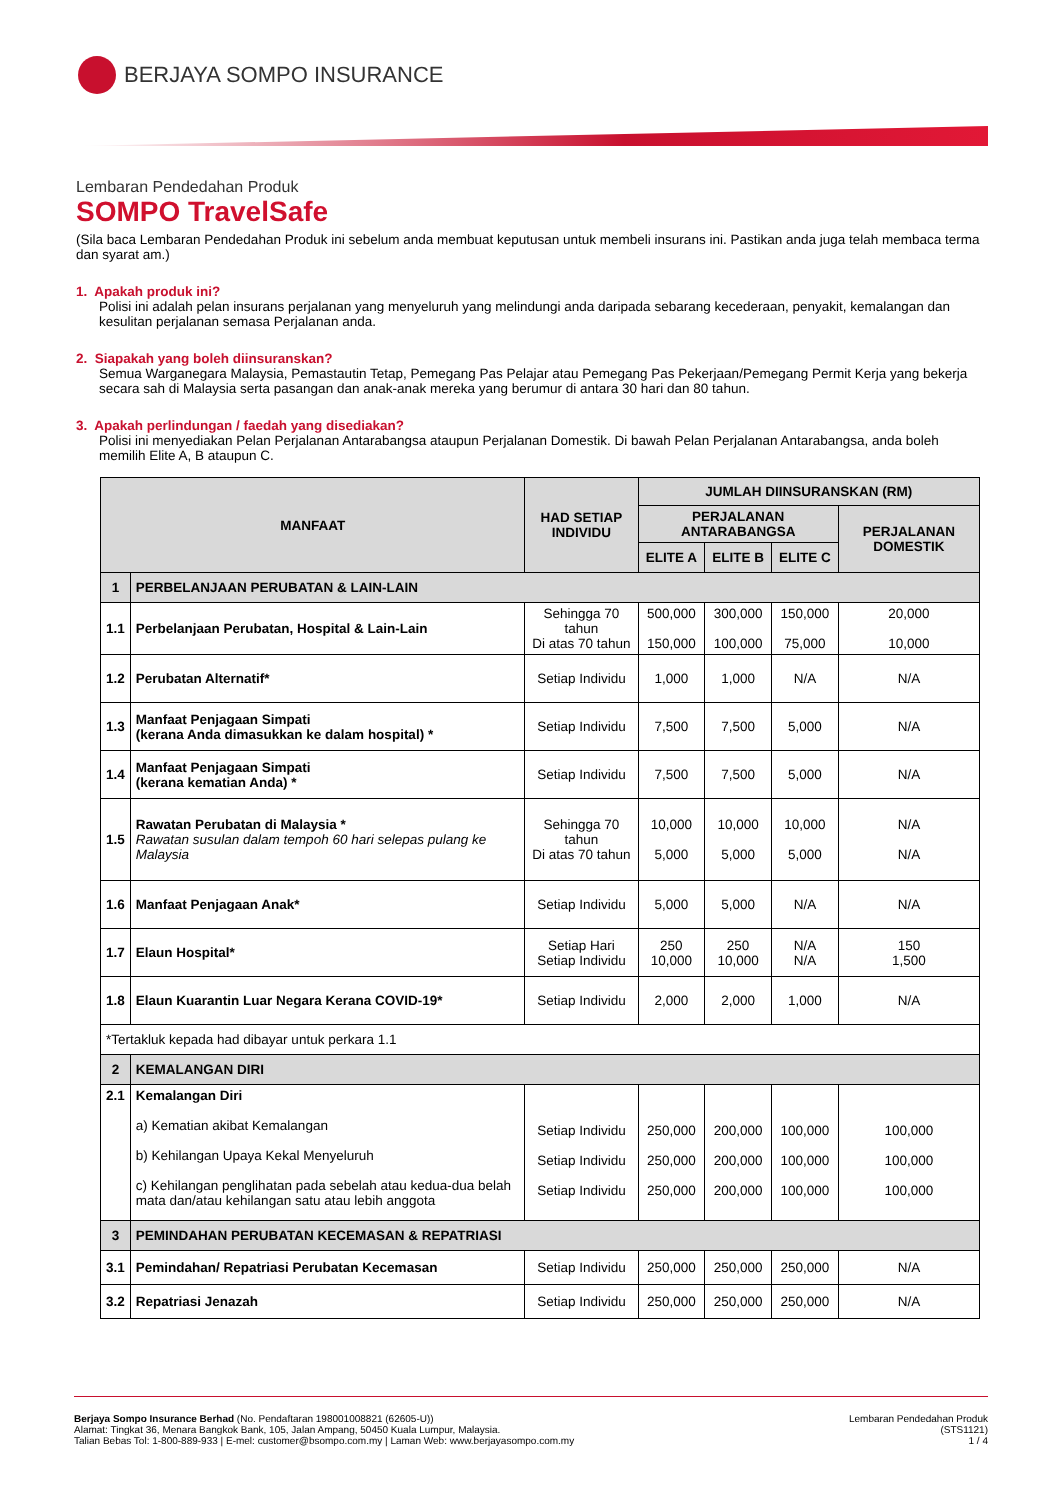BERJAYA SOMPO INSURANCE
Lembaran Pendedahan Produk
SOMPO TravelSafe
(Sila baca Lembaran Pendedahan Produk ini sebelum anda membuat keputusan untuk membeli insurans ini. Pastikan anda juga telah membaca terma dan syarat am.)
1. Apakah produk ini?
Polisi ini adalah pelan insurans perjalanan yang menyeluruh yang melindungi anda daripada sebarang kecederaan, penyakit, kemalangan dan kesulitan perjalanan semasa Perjalanan anda.
2. Siapakah yang boleh diinsuranskan?
Semua Warganegara Malaysia, Pemastautin Tetap, Pemegang Pas Pelajar atau Pemegang Pas Pekerjaan/Pemegang Permit Kerja yang bekerja secara sah di Malaysia serta pasangan dan anak-anak mereka yang berumur di antara 30 hari dan 80 tahun.
3. Apakah perlindungan / faedah yang disediakan?
Polisi ini menyediakan Pelan Perjalanan Antarabangsa ataupun Perjalanan Domestik. Di bawah Pelan Perjalanan Antarabangsa, anda boleh memilih Elite A, B ataupun C.
| MANFAAT | | HAD SETIAP INDIVIDU | JUMLAH DIINSURANSKAN (RM) | | | |
| --- | --- | --- | --- | --- | --- | --- |
| | | | PERJALANAN ANTARABANGSA | | | PERJALANAN DOMESTIK |
| | | | ELITE A | ELITE B | ELITE C | |
| 1 | PERBELANJAAN PERUBATAN & LAIN-LAIN | | | | | |
| 1.1 | Perbelanjaan Perubatan, Hospital & Lain-Lain | Sehingga 70 tahun Di atas 70 tahun | 500,000 150,000 | 300,000 100,000 | 150,000 75,000 | 20,000 10,000 |
| 1.2 | Perubatan Alternatif* | Setiap Individu | 1,000 | 1,000 | N/A | N/A |
| 1.3 | Manfaat Penjagaan Simpati (kerana Anda dimasukkan ke dalam hospital) * | Setiap Individu | 7,500 | 7,500 | 5,000 | N/A |
| 1.4 | Manfaat Penjagaan Simpati (kerana kematian Anda) * | Setiap Individu | 7,500 | 7,500 | 5,000 | N/A |
| 1.5 | Rawatan Perubatan di Malaysia * Rawatan susulan dalam tempoh 60 hari selepas pulang ke Malaysia | Sehingga 70 tahun Di atas 70 tahun | 10,000 5,000 | 10,000 5,000 | 10,000 5,000 | N/A N/A |
| 1.6 | Manfaat Penjagaan Anak* | Setiap Individu | 5,000 | 5,000 | N/A | N/A |
| 1.7 | Elaun Hospital* | Setiap Hari Setiap Individu | 250 10,000 | 250 10,000 | N/A N/A | 150 1,500 |
| 1.8 | Elaun Kuarantin Luar Negara Kerana COVID-19* | Setiap Individu | 2,000 | 2,000 | 1,000 | N/A |
| *Tertakluk kepada had dibayar untuk perkara 1.1 | | | | | | |
| 2 | KEMALANGAN DIRI | | | | | |
| 2.1 | Kemalangan Diri a) Kematian akibat Kemalangan b) Kehilangan Upaya Kekal Menyeluruh c) Kehilangan penglihatan pada sebelah atau kedua-dua belah mata dan/atau kehilangan satu atau lebih anggota | Setiap Individu Setiap Individu Setiap Individu | 250,000 250,000 250,000 | 200,000 200,000 200,000 | 100,000 100,000 100,000 | 100,000 100,000 100,000 |
| 3 | PEMINDAHAN PERUBATAN KECEMASAN & REPATRIASI | | | | | |
| 3.1 | Pemindahan/ Repatriasi Perubatan Kecemasan | Setiap Individu | 250,000 | 250,000 | 250,000 | N/A |
| 3.2 | Repatriasi Jenazah | Setiap Individu | 250,000 | 250,000 | 250,000 | N/A |
Berjaya Sompo Insurance Berhad (No. Pendaftaran 198001008821 (62605-U))
Alamat: Tingkat 36, Menara Bangkok Bank, 105, Jalan Ampang, 50450 Kuala Lumpur, Malaysia.
Talian Bebas Tol: 1-800-889-933 | E-mel: customer@bsompo.com.my | Laman Web: www.berjayasompo.com.my
Lembaran Pendedahan Produk
(STS1121)
1 / 4